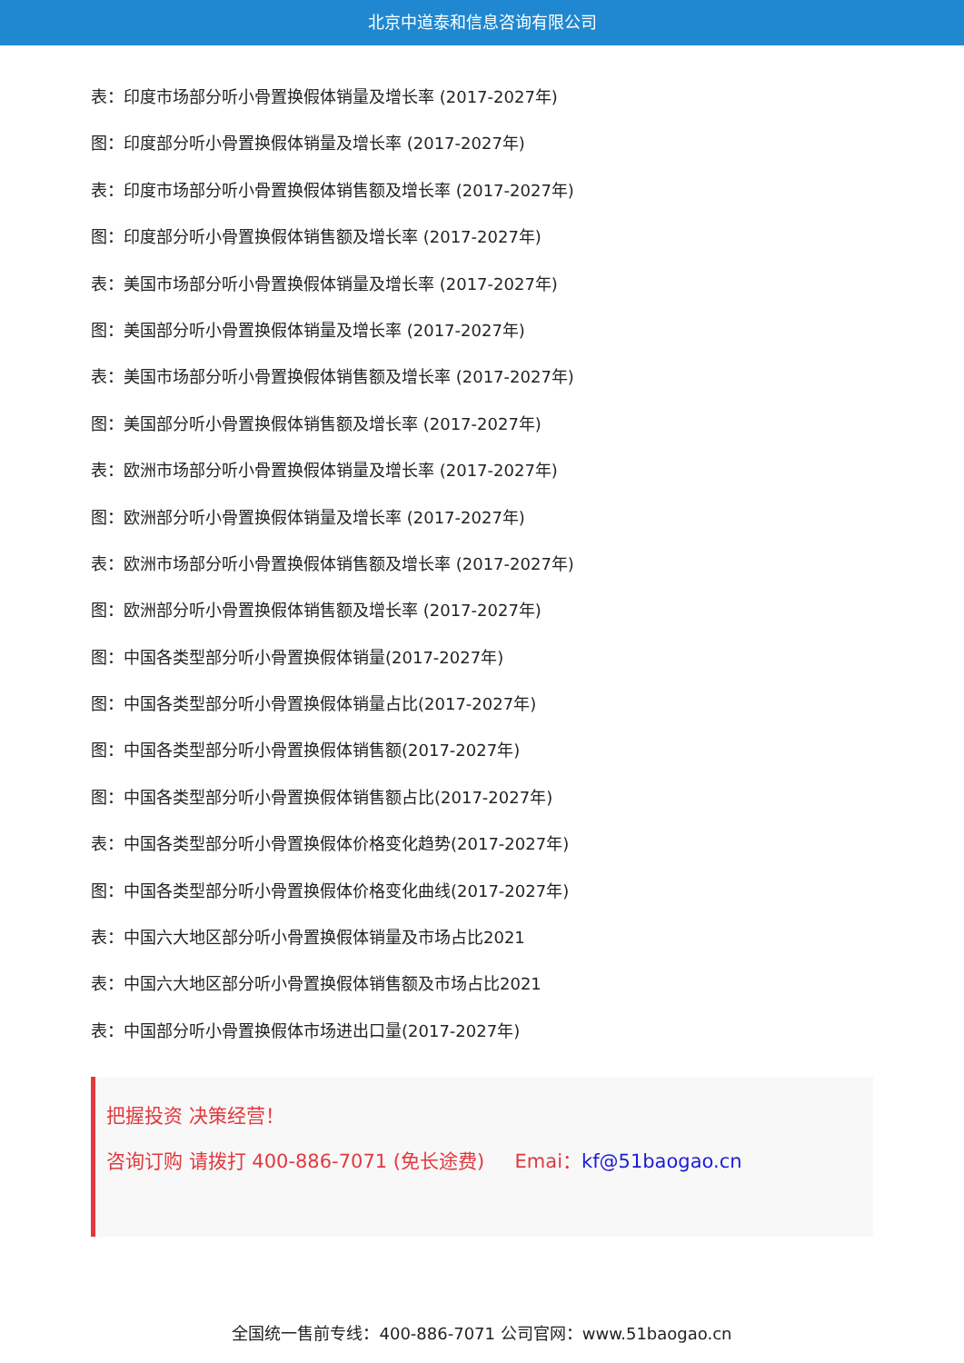北京中道泰和信息咨询有限公司
表：印度市场部分听小骨置换假体销量及增长率 (2017-2027年)
图：印度部分听小骨置换假体销量及增长率 (2017-2027年)
表：印度市场部分听小骨置换假体销售额及增长率 (2017-2027年)
图：印度部分听小骨置换假体销售额及增长率 (2017-2027年)
表：美国市场部分听小骨置换假体销量及增长率 (2017-2027年)
图：美国部分听小骨置换假体销量及增长率 (2017-2027年)
表：美国市场部分听小骨置换假体销售额及增长率 (2017-2027年)
图：美国部分听小骨置换假体销售额及增长率 (2017-2027年)
表：欧洲市场部分听小骨置换假体销量及增长率 (2017-2027年)
图：欧洲部分听小骨置换假体销量及增长率 (2017-2027年)
表：欧洲市场部分听小骨置换假体销售额及增长率 (2017-2027年)
图：欧洲部分听小骨置换假体销售额及增长率 (2017-2027年)
图：中国各类型部分听小骨置换假体销量(2017-2027年)
图：中国各类型部分听小骨置换假体销量占比(2017-2027年)
图：中国各类型部分听小骨置换假体销售额(2017-2027年)
图：中国各类型部分听小骨置换假体销售额占比(2017-2027年)
表：中国各类型部分听小骨置换假体价格变化趋势(2017-2027年)
图：中国各类型部分听小骨置换假体价格变化曲线(2017-2027年)
表：中国六大地区部分听小骨置换假体销量及市场占比2021
表：中国六大地区部分听小骨置换假体销售额及市场占比2021
表：中国部分听小骨置换假体市场进出口量(2017-2027年)
把握投资 决策经营！
咨询订购 请拨打 400-886-7071 (免长途费) Emai：kf@51baogao.cn
全国统一售前专线：400-886-7071 公司官网：www.51baogao.cn